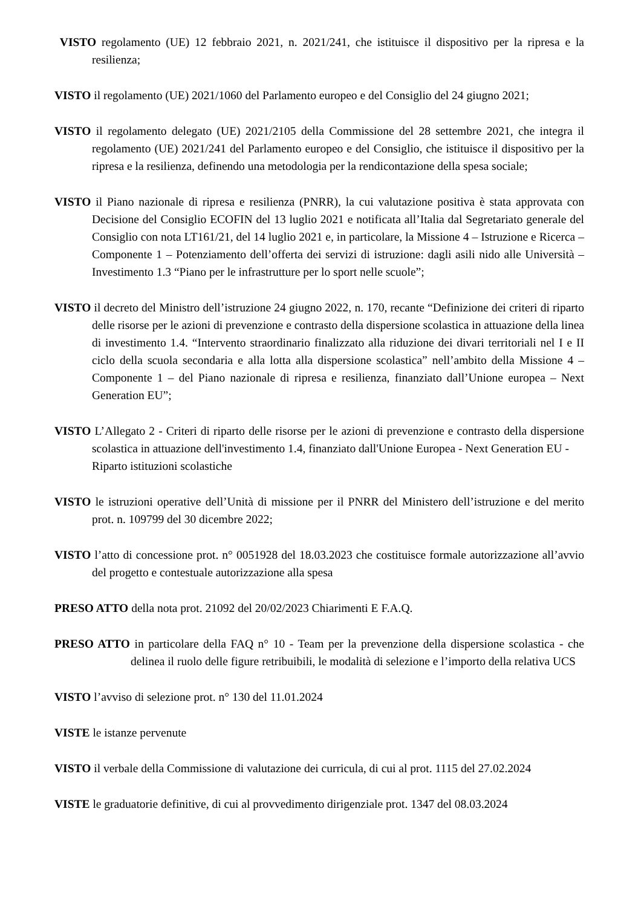VISTO regolamento (UE) 12 febbraio 2021, n. 2021/241, che istituisce il dispositivo per la ripresa e la resilienza;
VISTO il regolamento (UE) 2021/1060 del Parlamento europeo e del Consiglio del 24 giugno 2021;
VISTO il regolamento delegato (UE) 2021/2105 della Commissione del 28 settembre 2021, che integra il regolamento (UE) 2021/241 del Parlamento europeo e del Consiglio, che istituisce il dispositivo per la ripresa e la resilienza, definendo una metodologia per la rendicontazione della spesa sociale;
VISTO il Piano nazionale di ripresa e resilienza (PNRR), la cui valutazione positiva è stata approvata con Decisione del Consiglio ECOFIN del 13 luglio 2021 e notificata all’Italia dal Segretariato generale del Consiglio con nota LT161/21, del 14 luglio 2021 e, in particolare, la Missione 4 – Istruzione e Ricerca – Componente 1 – Potenziamento dell’offerta dei servizi di istruzione: dagli asili nido alle Università – Investimento 1.3 “Piano per le infrastrutture per lo sport nelle scuole”;
VISTO il decreto del Ministro dell’istruzione 24 giugno 2022, n. 170, recante “Definizione dei criteri di riparto delle risorse per le azioni di prevenzione e contrasto della dispersione scolastica in attuazione della linea di investimento 1.4. “Intervento straordinario finalizzato alla riduzione dei divari territoriali nel I e II ciclo della scuola secondaria e alla lotta alla dispersione scolastica” nell’ambito della Missione 4 – Componente 1 – del Piano nazionale di ripresa e resilienza, finanziato dall’Unione europea – Next Generation EU”;
VISTO L’Allegato 2 - Criteri di riparto delle risorse per le azioni di prevenzione e contrasto della dispersione scolastica in attuazione dell'investimento 1.4, finanziato dall'Unione Europea - Next Generation EU -
Riparto istituzioni scolastiche
VISTO le istruzioni operative dell’Unità di missione per il PNRR del Ministero dell’istruzione e del merito prot. n. 109799 del 30 dicembre 2022;
VISTO l’atto di concessione prot. n° 0051928 del 18.03.2023 che costituisce formale autorizzazione all’avvio del progetto e contestuale autorizzazione alla spesa
PRESO ATTO della nota prot. 21092 del 20/02/2023 Chiarimenti E F.A.Q.
PRESO ATTO in particolare della FAQ n° 10 - Team per la prevenzione della dispersione scolastica - che delinea il ruolo delle figure retribuibili, le modalità di selezione e l’importo della relativa UCS
VISTO l’avviso di selezione prot. n° 130 del 11.01.2024
VISTE le istanze pervenute
VISTO il verbale della Commissione di valutazione dei curricula, di cui al prot. 1115 del 27.02.2024
VISTE le graduatorie definitive, di cui al provvedimento dirigenziale prot. 1347 del 08.03.2024